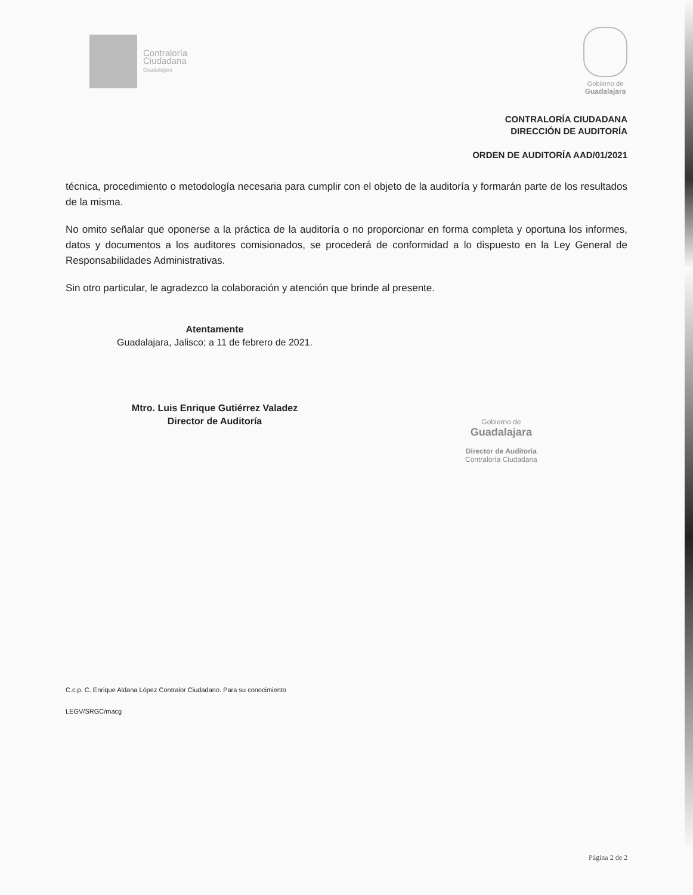Contraloría
Ciudadana
Guadalajara
Gobierno de
Guadalajara
CONTRALORÍA CIUDADANA
DIRECCIÓN DE AUDITORÍA
ORDEN DE AUDITORÍA AAD/01/2021
técnica, procedimiento o metodología necesaria para cumplir con el objeto de la auditoría y formarán parte de los resultados de la misma.
No omito señalar que oponerse a la práctica de la auditoría o no proporcionar en forma completa y oportuna los informes, datos y documentos a los auditores comisionados, se procederá de conformidad a lo dispuesto en la Ley General de Responsabilidades Administrativas.
Sin otro particular, le agradezco la colaboración y atención que brinde al presente.
Atentamente
Guadalajara, Jalisco; a 11 de febrero de 2021.
Mtro. Luis Enrique Gutiérrez Valadez
Director de Auditoría
Gobierno de
Guadalajara
Director de Auditoria
Contraloría Ciudadana
C.c.p. C. Enrique Aldana López Contralor Ciudadano. Para su conocimiento
LEGV/SRGC/macg
Página 2 de 2